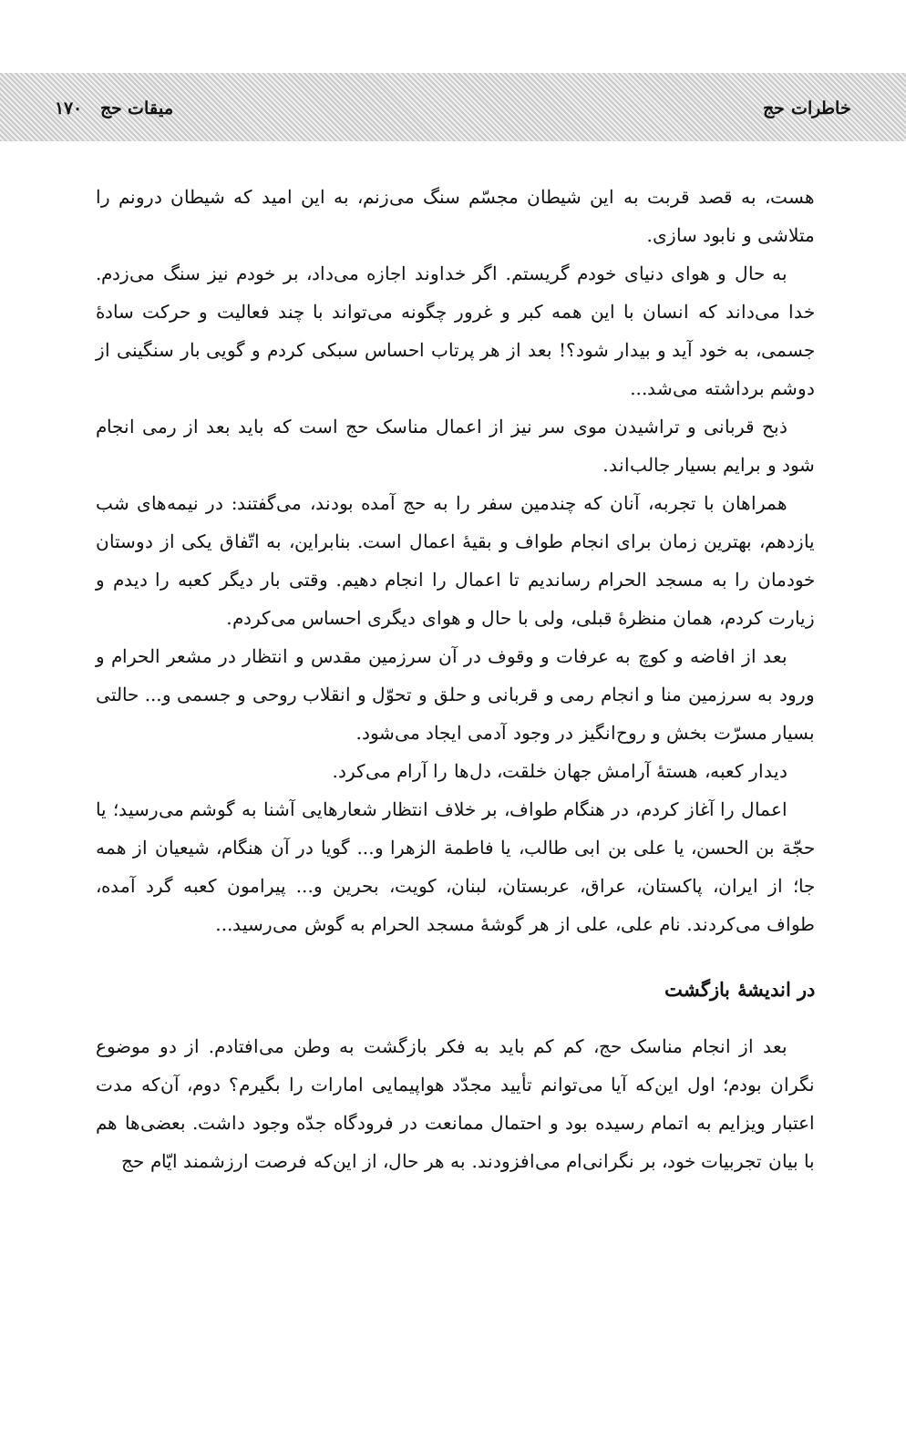خاطرات حج میقات حج ۱۷۰
هست، به قصد قربت به این شیطان مجسّم سنگ می‌زنم، به این امید که شیطان درونم را متلاشی و نابود سازی.
به حال و هوای دنیای خودم گریستم. اگر خداوند اجازه می‌داد، بر خودم نیز سنگ می‌زدم. خدا می‌داند که انسان با این همه کبر و غرور چگونه می‌تواند با چند فعالیت و حرکت سادهٔ جسمی، به خود آید و بیدار شود؟! بعد از هر پرتاب احساس سبکی کردم و گویی بار سنگینی از دوشم برداشته می‌شد...
ذبح قربانی و تراشیدن موی سر نیز از اعمال مناسک حج است که باید بعد از رمی انجام شود و برایم بسیار جالب‌اند.
همراهان با تجربه، آنان که چندمین سفر را به حج آمده بودند، می‌گفتند: در نیمه‌های شب یازدهم، بهترین زمان برای انجام طواف و بقیهٔ اعمال است. بنابراین، به اتّفاق یکی از دوستان خودمان را به مسجد الحرام رساندیم تا اعمال را انجام دهیم. وقتی بار دیگر کعبه را دیدم و زیارت کردم، همان منظرهٔ قبلی، ولی با حال و هوای دیگری احساس می‌کردم.
بعد از افاضه و کوچ به عرفات و وقوف در آن سرزمین مقدس و انتظار در مشعر الحرام و ورود به سرزمین منا و انجام رمی و قربانی و حلق و تحوّل و انقلاب روحی و جسمی و... حالتی بسیار مسرّت بخش و روح‌انگیز در وجود آدمی ایجاد می‌شود.
دیدار کعبه، هستهٔ آرامش جهان خلقت، دل‌ها را آرام می‌کرد.
اعمال را آغاز کردم، در هنگام طواف، بر خلاف انتظار شعارهایی آشنا به گوشم می‌رسید؛ یا حجّة بن الحسن، یا علی بن ابی طالب، یا فاطمة الزهرا و... گویا در آن هنگام، شیعیان از همه جا؛ از ایران، پاکستان، عراق، عربستان، لبنان، کویت، بحرین و... پیرامون کعبه گرد آمده، طواف می‌کردند. نام علی، علی از هر گوشهٔ مسجد الحرام به گوش می‌رسید...
در اندیشهٔ بازگشت
بعد از انجام مناسک حج، کم کم باید به فکر بازگشت به وطن می‌افتادم. از دو موضوع نگران بودم؛ اول این‌که آیا می‌توانم تأیید مجدّد هواپیمایی امارات را بگیرم؟ دوم، آن‌که مدت اعتبار ویزایم به اتمام رسیده بود و احتمال ممانعت در فرودگاه جدّه وجود داشت. بعضی‌ها هم با بیان تجربیات خود، بر نگرانی‌ام می‌افزودند. به هر حال، از این‌که فرصت ارزشمند ایّام حج